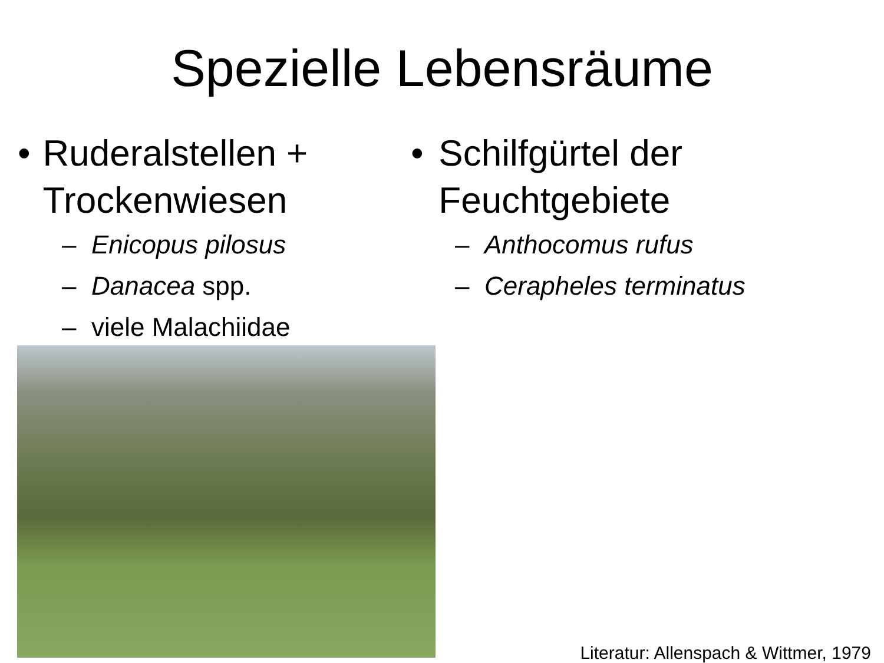Spezielle Lebensräume
• Ruderalstellen + Trockenwiesen
– Enicopus pilosus
– Danacea spp.
– viele Malachiidae
• Schilfgürtel der Feuchtgebiete
– Anthocomus rufus
– Cerapheles terminatus
Literatur: Allenspach & Wittmer, 1979